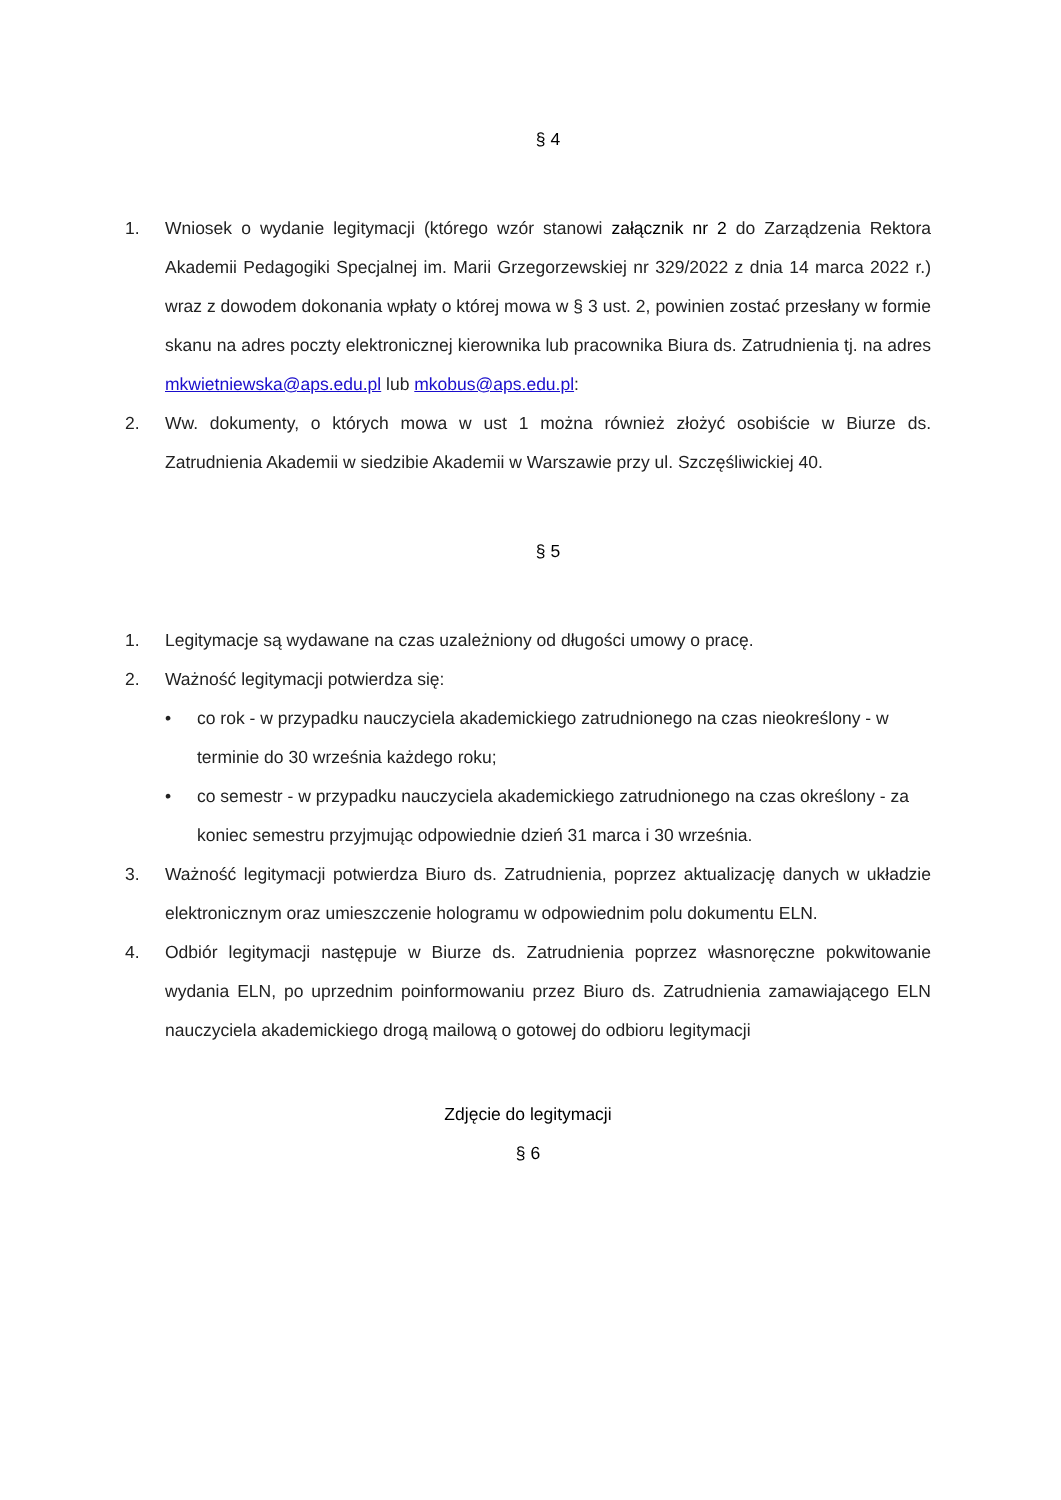§ 4
1. Wniosek o wydanie legitymacji (którego wzór stanowi załącznik nr 2 do Zarządzenia Rektora Akademii Pedagogiki Specjalnej im. Marii Grzegorzewskiej nr 329/2022 z dnia 14 marca 2022 r.) wraz z dowodem dokonania wpłaty o której mowa w § 3 ust. 2, powinien zostać przesłany w formie skanu na adres poczty elektronicznej kierownika lub pracownika Biura ds. Zatrudnienia tj. na adres mkwietniewska@aps.edu.pl lub mkobus@aps.edu.pl:
2. Ww. dokumenty, o których mowa w ust 1 można również złożyć osobiście w Biurze ds. Zatrudnienia Akademii w siedzibie Akademii w Warszawie przy ul. Szczęśliwickiej 40.
§ 5
1. Legitymacje są wydawane na czas uzależniony od długości umowy o pracę.
2. Ważność legitymacji potwierdza się:
• co rok - w przypadku nauczyciela akademickiego zatrudnionego na czas nieokreślony - w terminie do 30 września każdego roku;
• co semestr - w przypadku nauczyciela akademickiego zatrudnionego na czas określony - za koniec semestru przyjmując odpowiednie dzień 31 marca i 30 września.
3. Ważność legitymacji potwierdza Biuro ds. Zatrudnienia, poprzez aktualizację danych w układzie elektronicznym oraz umieszczenie hologramu w odpowiednim polu dokumentu ELN.
4. Odbiór legitymacji następuje w Biurze ds. Zatrudnienia poprzez własnoręczne pokwitowanie wydania ELN, po uprzednim poinformowaniu przez Biuro ds. Zatrudnienia zamawiającego ELN nauczyciela akademickiego drogą mailową o gotowej do odbioru legitymacji
Zdjęcie do legitymacji
§ 6